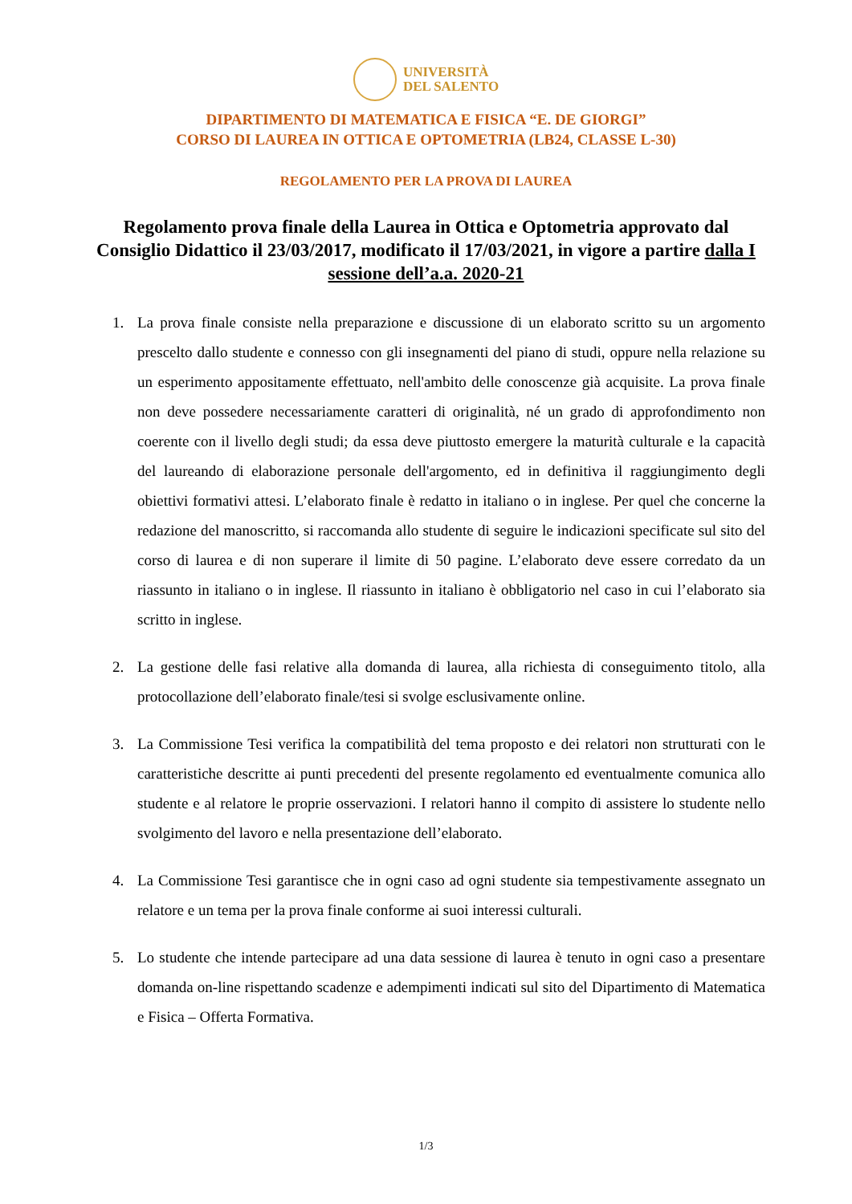UNIVERSITÀ
DEL SALENTO
DIPARTIMENTO DI MATEMATICA E FISICA “E. DE GIORGI”
CORSO DI LAUREA IN OTTICA E OPTOMETRIA (LB24, CLASSE L-30)
REGOLAMENTO PER LA PROVA DI LAUREA
Regolamento prova finale della Laurea in Ottica e Optometria approvato dal Consiglio Didattico il 23/03/2017, modificato il 17/03/2021, in vigore a partire dalla I sessione dell’a.a. 2020-21
1. La prova finale consiste nella preparazione e discussione di un elaborato scritto su un argomento prescelto dallo studente e connesso con gli insegnamenti del piano di studi, oppure nella relazione su un esperimento appositamente effettuato, nell'ambito delle conoscenze già acquisite. La prova finale non deve possedere necessariamente caratteri di originalità, né un grado di approfondimento non coerente con il livello degli studi; da essa deve piuttosto emergere la maturità culturale e la capacità del laureando di elaborazione personale dell'argomento, ed in definitiva il raggiungimento degli obiettivi formativi attesi. L’elaborato finale è redatto in italiano o in inglese. Per quel che concerne la redazione del manoscritto, si raccomanda allo studente di seguire le indicazioni specificate sul sito del corso di laurea e di non superare il limite di 50 pagine. L’elaborato deve essere corredato da un riassunto in italiano o in inglese. Il riassunto in italiano è obbligatorio nel caso in cui l’elaborato sia scritto in inglese.
2. La gestione delle fasi relative alla domanda di laurea, alla richiesta di conseguimento titolo, alla protocollazione dell’elaborato finale/tesi si svolge esclusivamente online.
3. La Commissione Tesi verifica la compatibilità del tema proposto e dei relatori non strutturati con le caratteristiche descritte ai punti precedenti del presente regolamento ed eventualmente comunica allo studente e al relatore le proprie osservazioni. I relatori hanno il compito di assistere lo studente nello svolgimento del lavoro e nella presentazione dell’elaborato.
4. La Commissione Tesi garantisce che in ogni caso ad ogni studente sia tempestivamente assegnato un relatore e un tema per la prova finale conforme ai suoi interessi culturali.
5. Lo studente che intende partecipare ad una data sessione di laurea è tenuto in ogni caso a presentare domanda on-line rispettando scadenze e adempimenti indicati sul sito del Dipartimento di Matematica e Fisica – Offerta Formativa.
1/3